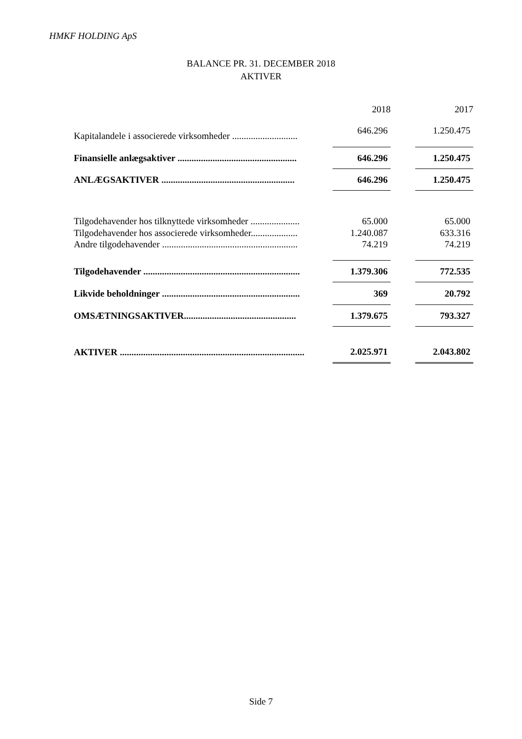HMKF HOLDING ApS
BALANCE PR. 31. DECEMBER 2018
AKTIVER
| | | 2018 | | 2017 |
| --- | --- | --- | --- | --- |
| Kapitalandele i associerede virksomheder ............................ | | 646.296 | | 1.250.475 |
| Finansielle anlægsaktiver ................................................... | | 646.296 | | 1.250.475 |
| ANLÆGSAKTIVER ......................................................... | | 646.296 | | 1.250.475 |
| Tilgodehavender hos tilknyttede virksomheder ..................... | | 65.000 | | 65.000 |
| Tilgodehavender hos associerede virksomheder.................... | | 1.240.087 | | 633.316 |
| Andre tilgodehavender .......................................................... | | 74.219 | | 74.219 |
| Tilgodehavender ................................................................... | | 1.379.306 | | 772.535 |
| Likvide beholdninger ........................................................... | | 369 | | 20.792 |
| OMSÆTNINGSAKTIVER................................................ | | 1.379.675 | | 793.327 |
| AKTIVER ............................................................................... | | 2.025.971 | | 2.043.802 |
Side 7